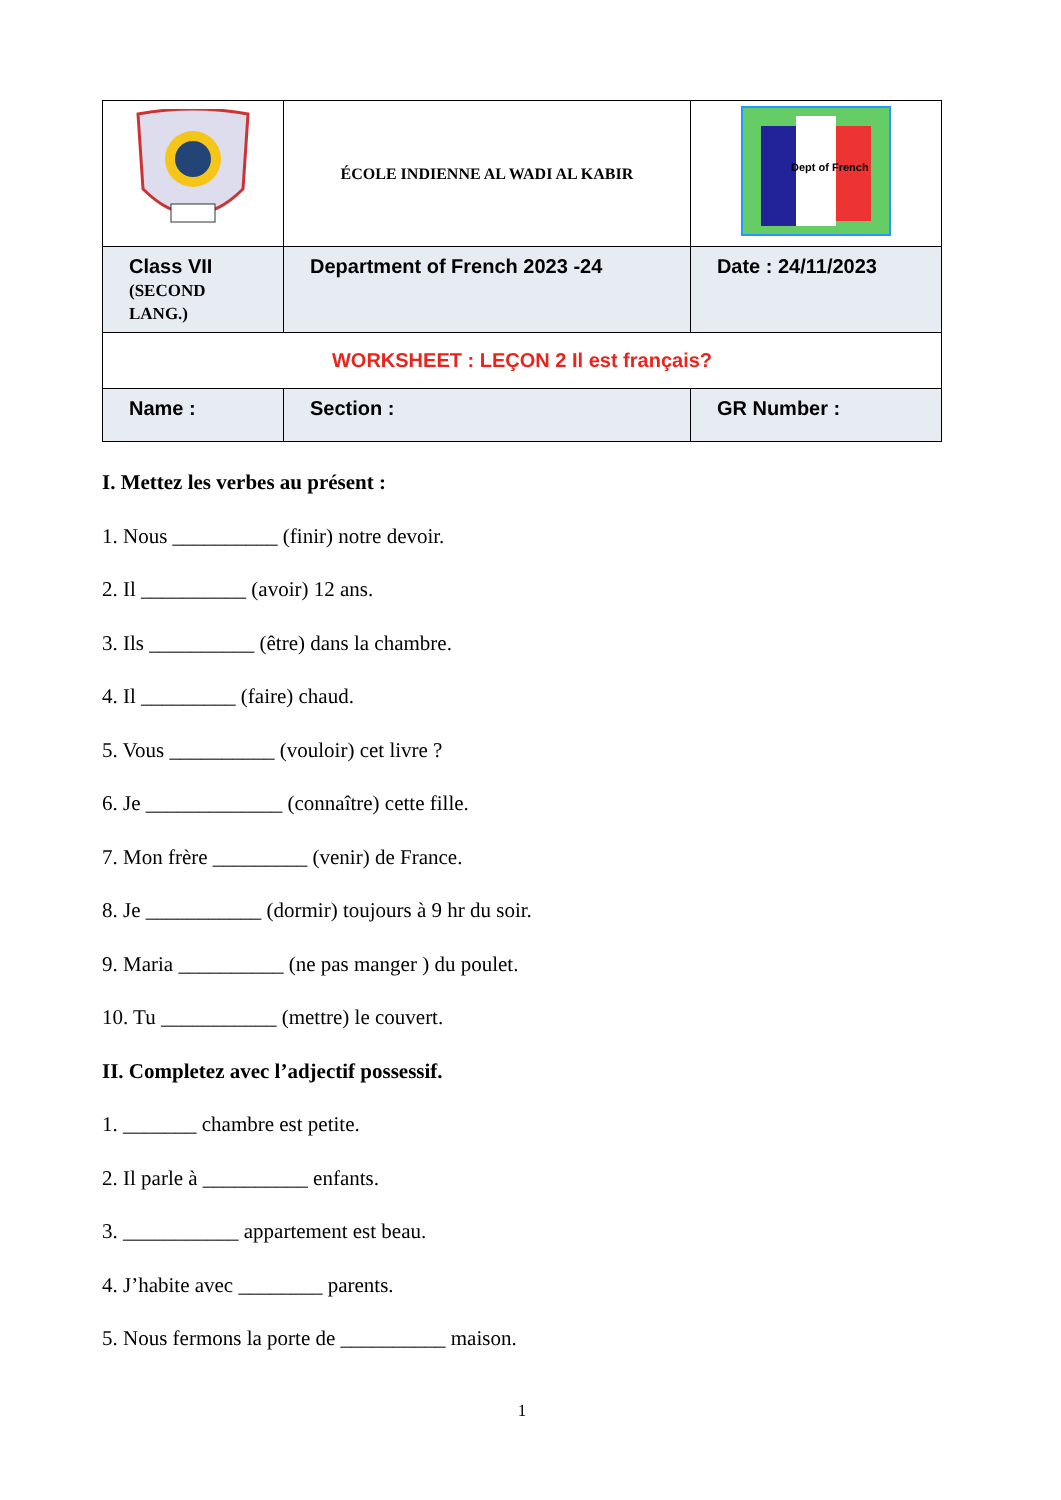| | ÉCOLE INDIENNE AL WADI AL KABIR | Dept of French |
| Class VII (SECOND LANG.) | Department of French 2023 -24 | Date : 24/11/2023 |
| WORKSHEET : LEÇON 2 Il est français? | | |
| Name : | Section : | GR Number : |
I. Mettez les verbes au présent :
1. Nous __________ (finir) notre devoir.
2. Il __________ (avoir) 12 ans.
3. Ils __________ (être) dans la chambre.
4. Il _________ (faire) chaud.
5. Vous __________ (vouloir) cet livre ?
6. Je _____________ (connaître) cette fille.
7. Mon frère _________ (venir) de France.
8. Je ___________ (dormir) toujours à 9 hr du soir.
9. Maria __________ (ne pas manger ) du poulet.
10. Tu ___________ (mettre) le couvert.
II. Completez avec l’adjectif possessif.
1. _______ chambre est petite.
2. Il parle à __________ enfants.
3. ___________ appartement est beau.
4. J’habite avec ________ parents.
5. Nous fermons la porte de __________ maison.
1